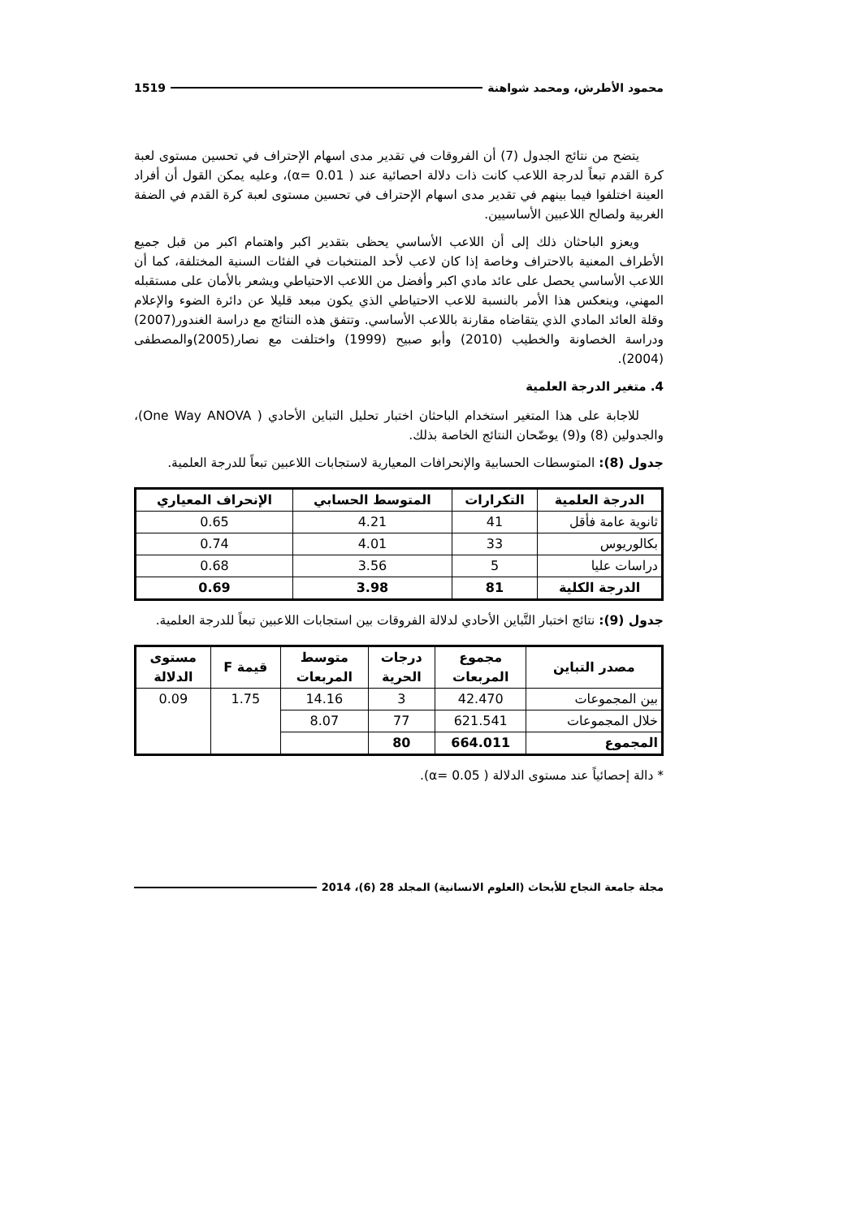محمود الأطرش، ومحمد شواهنة 1519
يتضح من نتائج الجدول (7) أن الفروقات في تقدير مدى اسهام الإحتراف في تحسين مستوى لعبة كرة القدم تبعاً لدرجة اللاعب كانت ذات دلالة احصائية عند ( α= 0.01)، وعليه يمكن القول أن أفراد العينة اختلفوا فيما بينهم في تقدير مدى اسهام الإحتراف في تحسين مستوى لعبة كرة القدم في الضفة الغربية ولصالح اللاعبين الأساسيين.
ويعزو الباحثان ذلك إلى أن اللاعب الأساسي يحظى بتقدير اكبر واهتمام اكبر من قبل جميع الأطراف المعنية بالاحتراف وخاصة إذا كان لاعب لأحد المنتخبات في الفئات السنية المختلفة، كما أن اللاعب الأساسي يحصل على عائد مادي اكبر وأفضل من اللاعب الاحتياطي ويشعر بالأمان على مستقبله المهني، وينعكس هذا الأمر بالنسبة للاعب الاحتياطي الذي يكون مبعد قليلا عن دائرة الضوء والإعلام وقلة العائد المادي الذي يتقاضاه مقارنة باللاعب الأساسي. وتتفق هذه النتائج مع دراسة الغندور(2007) ودراسة الخصاونة والخطيب (2010) وأبو صبيح (1999) واختلفت مع نصار(2005)والمصطفى (2004).
4. متغير الدرجة العلمية
للاجابة على هذا المتغير استخدام الباحثان اختبار تحليل التباين الأحادي ( One Way ANOVA)، والجدولين (8) و(9) يوضّحان النتائج الخاصة بذلك.
جدول (8): المتوسطات الحسابية والإنحرافات المعيارية لاستجابات اللاعبين تبعاً للدرجة العلمية.
| الدرجة العلمية | التكرارات | المتوسط الحسابي | الإنحراف المعياري |
| --- | --- | --- | --- |
| ثانوية عامة فأقل | 41 | 4.21 | 0.65 |
| بكالوريوس | 33 | 4.01 | 0.74 |
| دراسات عليا | 5 | 3.56 | 0.68 |
| الدرجة الكلية | 81 | 3.98 | 0.69 |
جدول (9): نتائج اختبار التَّباين الأحادي لدلالة الفروقات بين استجابات اللاعبين تبعاً للدرجة العلمية.
| مصدر التباين | مجموع المربعات | درجات الحرية | متوسط المربعات | قيمة F | مستوى الدلالة |
| --- | --- | --- | --- | --- | --- |
| بين المجموعات | 42.470 | 3 | 14.16 | 1.75 | 0.09 |
| خلال المجموعات | 621.541 | 77 | 8.07 | | |
| المجموع | 664.011 | 80 | | | |
* دالة إحصائياً عند مستوى الدلالة ( α= 0.05).
مجلة جامعة النجاح للأبحاث (العلوم الانسانية) المجلد 28 (6)، 2014